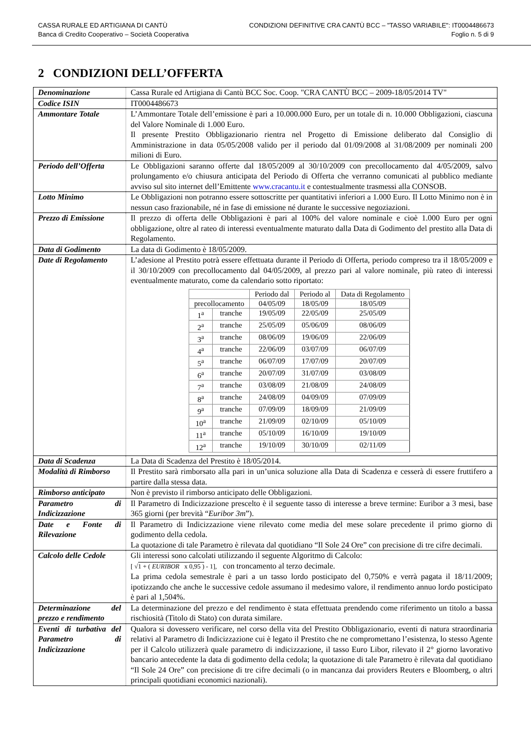CASSA RURALE ED ARTIGIANA DI CANTÙ
Banca di Credito Cooperativo – Società Cooperativa
CONDIZIONI DEFINITIVE CRA CANTÙ BCC – "TASSO VARIABILE": IT0004486673
Foglio n. 5 di 9
2 CONDIZIONI DELL’OFFERTA
| Denominazione | Cassa Rurale ed Artigiana di Cantù BCC Soc. Coop. "CRA CANTÙ BCC – 2009-18/05/2014 TV" |
| Codice ISIN | IT0004486673 |
| Ammontare Totale | L’Ammontare Totale dell’emissione è pari a 10.000.000 Euro, per un totale di n. 10.000 Obbligazioni, ciascuna del Valore Nominale di 1.000 Euro. Il presente Prestito Obbligazionario rientra nel Progetto di Emissione deliberato dal Consiglio di Amministrazione in data 05/05/2008 valido per il periodo dal 01/09/2008 al 31/08/2009 per nominali 200 milioni di Euro. |
| Periodo dell’Offerta | Le Obbligazioni saranno offerte dal 18/05/2009 al 30/10/2009 con precollocamento dal 4/05/2009, salvo prolungamento e/o chiusura anticipata del Periodo di Offerta che verranno comunicati al pubblico mediante avviso sul sito internet dell’Emittente www.cracantu.it e contestualmente trasmessi alla CONSOB. |
| Lotto Minimo | Le Obbligazioni non potranno essere sottoscritte per quantitativi inferiori a 1.000 Euro. Il Lotto Minimo non è in nessun caso frazionabile, né in fase di emissione né durante le successive negoziazioni. |
| Prezzo di Emissione | Il prezzo di offerta delle Obbligazioni è pari al 100% del valore nominale e cioè 1.000 Euro per ogni obbligazione, oltre al rateo di interessi eventualmente maturato dalla Data di Godimento del prestito alla Data di Regolamento. |
| Data di Godimento | La data di Godimento è 18/05/2009. |
| Date di Regolamento | L’adesione al Prestito potrà essere effettuata durante il Periodo di Offerta, periodo compreso tra il 18/05/2009 e il 30/10/2009 con precollocamento dal 04/05/2009, al prezzo pari al valore nominale, più rateo di interessi eventualmente maturato, come da calendario sotto riportato: / / / Periodo dal / Periodo al / Data di Regolamento / / --- / --- / --- / --- / --- / / precollocamento / / 04/05/09 / 18/05/09 / 18/05/09 / / 1<sup>a</sup> / tranche / 19/05/09 / 22/05/09 / 25/05/09 / / 2<sup>a</sup> / tranche / 25/05/09 / 05/06/09 / 08/06/09 / / 3<sup>a</sup> / tranche / 08/06/09 / 19/06/09 / 22/06/09 / / 4<sup>a</sup> / tranche / 22/06/09 / 03/07/09 / 06/07/09 / / 5<sup>a</sup> / tranche / 06/07/09 / 17/07/09 / 20/07/09 / / 6<sup>a</sup> / tranche / 20/07/09 / 31/07/09 / 03/08/09 / / 7<sup>a</sup> / tranche / 03/08/09 / 21/08/09 / 24/08/09 / / 8<sup>a</sup> / tranche / 24/08/09 / 04/09/09 / 07/09/09 / / 9<sup>a</sup> / tranche / 07/09/09 / 18/09/09 / 21/09/09 / / 10<sup>a</sup> / tranche / 21/09/09 / 02/10/09 / 05/10/09 / / 11<sup>a</sup> / tranche / 05/10/09 / 16/10/09 / 19/10/09 / / 12<sup>a</sup> / tranche / 19/10/09 / 30/10/09 / 02/11/09 / |
| Data di Scadenza | La Data di Scadenza del Prestito è 18/05/2014. |
| Modalità di Rimborso | Il Prestito sarà rimborsato alla pari in un’unica soluzione alla Data di Scadenza e cesserà di essere fruttifero a partire dalla stessa data. |
| Rimborso anticipato | Non è previsto il rimborso anticipato delle Obbligazioni. |
| Parametro di Indicizzazione | Il Parametro di Indicizzazione prescelto è il seguente tasso di interesse a breve termine: Euribor a 3 mesi, base 365 giorni (per brevità “ Euribor 3m ”). |
| Date e Fonte di Rilevazione | Il Parametro di Indicizzazione viene rilevato come media del mese solare precedente il primo giorno di godimento della cedola. La quotazione di tale Parametro è rilevata dal quotidiano “Il Sole 24 Ore” con precisione di tre cifre decimali. |
| Calcolo delle Cedole | Gli interessi sono calcolati utilizzando il seguente Algoritmo di Calcolo: [ √ 1 + ( EURIBOR x 0,95 ) - 1], con troncamento al terzo decimale. La prima cedola semestrale è pari a un tasso lordo posticipato del 0,750% e verrà pagata il 18/11/2009; ipotizzando che anche le successive cedole assumano il medesimo valore, il rendimento annuo lordo posticipato è pari al 1,504%. |
| Determinazione del prezzo e rendimento | La determinazione del prezzo e del rendimento è stata effettuata prendendo come riferimento un titolo a bassa rischiosità (Titolo di Stato) con durata similare. |
| Eventi di turbativa del Parametro di Indicizzazione | Qualora si dovessero verificare, nel corso della vita del Prestito Obbligazionario, eventi di natura straordinaria relativi al Parametro di Indicizzazione cui è legato il Prestito che ne compromettano l’esistenza, lo stesso Agente per il Calcolo utilizzerà quale parametro di indicizzazione, il tasso Euro Libor, rilevato il 2° giorno lavorativo bancario antecedente la data di godimento della cedola; la quotazione di tale Parametro è rilevata dal quotidiano “Il Sole 24 Ore” con precisione di tre cifre decimali (o in mancanza dai providers Reuters e Bloomberg, o altri principali quotidiani economici nazionali). |